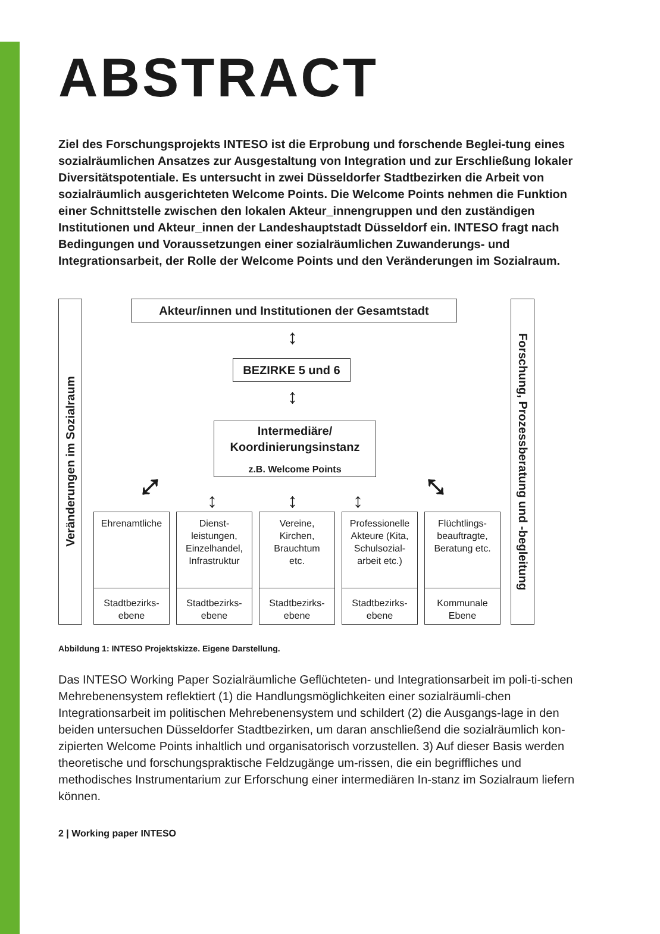ABSTRACT
Ziel des Forschungsprojekts INTESO ist die Erprobung und forschende Beglei-tung eines sozialräumlichen Ansatzes zur Ausgestaltung von Integration und zur Erschließung lokaler Diversitätspotentiale. Es untersucht in zwei Düsseldorfer Stadtbezirken die Arbeit von sozialräumlich ausgerichteten Welcome Points. Die Welcome Points nehmen die Funktion einer Schnittstelle zwischen den lokalen Akteur_innengruppen und den zuständigen Institutionen und Akteur_innen der Landeshauptstadt Düsseldorf ein. INTESO fragt nach Bedingungen und Voraussetzungen einer sozialräumlichen Zuwanderungs- und Integrationsarbeit, der Rolle der Welcome Points und den Veränderungen im Sozialraum.
Veränderungen im Sozialraum
Akteur/innen und Institutionen der Gesamtstadt
↕
BEZIRKE 5 und 6
↕
Intermediäre/
Koordinierungsinstanz
z.B. Welcome Points
⤢
↕ ↕ ↕
⤡
Ehrenamtliche
Stadtbezirks-
ebene
Dienst-
leistungen,
Einzelhandel,
Infrastruktur
Stadtbezirks-
ebene
Vereine,
Kirchen,
Brauchtum
etc.
Stadtbezirks-
ebene
Professionelle
Akteure (Kita,
Schulsozial-
arbeit etc.)
Stadtbezirks-
ebene
Flüchtlings-
beauftragte,
Beratung etc.
Kommunale
Ebene
Forschung, Prozessberatung und -begleitung
Abbildung 1: INTESO Projektskizze. Eigene Darstellung.
Das INTESO Working Paper Sozialräumliche Geflüchteten- und Integrationsarbeit im poli-ti-schen Mehrebenensystem reflektiert (1) die Handlungsmöglichkeiten einer sozialräumli-chen Integrationsarbeit im politischen Mehrebenensystem und schildert (2) die Ausgangs-lage in den beiden untersuchen Düsseldorfer Stadtbezirken, um daran anschließend die sozialräumlich kon-zipierten Welcome Points inhaltlich und organisatorisch vorzustellen. 3) Auf dieser Basis werden theoretische und forschungspraktische Feldzugänge um-rissen, die ein begriffliches und methodisches Instrumentarium zur Erforschung einer intermediären In-stanz im Sozialraum liefern können.
2 | Working paper INTESO